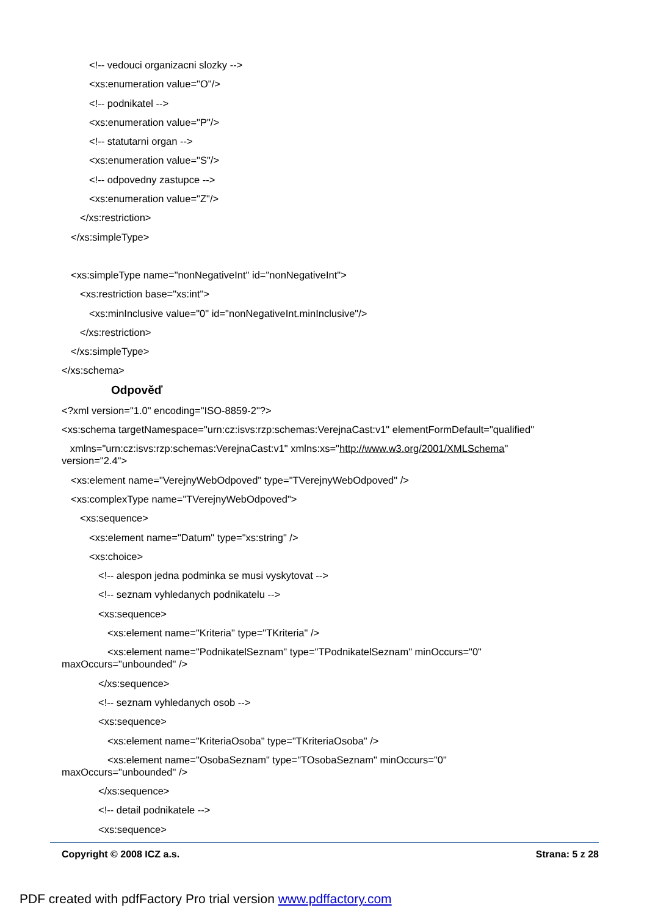<!-- vedouci organizacni slozky -->
<xs:enumeration value="O"/>
<!-- podnikatel -->
<xs:enumeration value="P"/>
<!-- statutarni organ -->
<xs:enumeration value="S"/>
<!-- odpovedny zastupce -->
<xs:enumeration value="Z"/>
</xs:restriction>
</xs:simpleType>
<xs:simpleType name="nonNegativeInt" id="nonNegativeInt">
<xs:restriction base="xs:int">
<xs:minInclusive value="0" id="nonNegativeInt.minInclusive"/>
</xs:restriction>
</xs:simpleType>
</xs:schema>
Odpověď
<?xml version="1.0" encoding="ISO-8859-2"?>
<xs:schema targetNamespace="urn:cz:isvs:rzp:schemas:VerejnaCast:v1" elementFormDefault="qualified"
xmlns="urn:cz:isvs:rzp:schemas:VerejnaCast:v1" xmlns:xs="http://www.w3.org/2001/XMLSchema"
version="2.4">
<xs:element name="VerejnyWebOdpoved" type="TVerejnyWebOdpoved" />
<xs:complexType name="TVerejnyWebOdpoved">
<xs:sequence>
<xs:element name="Datum" type="xs:string" />
<xs:choice>
<!-- alespon jedna podminka se musi vyskytovat -->
<!-- seznam vyhledanych podnikatelu -->
<xs:sequence>
<xs:element name="Kriteria" type="TKriteria" />
<xs:element name="PodnikatelSeznam" type="TPodnikatelSeznam" minOccurs="0"
maxOccurs="unbounded" />
</xs:sequence>
<!-- seznam vyhledanych osob -->
<xs:sequence>
<xs:element name="KriteriaOsoba" type="TKriteriaOsoba" />
<xs:element name="OsobaSeznam" type="TOsobaSeznam" minOccurs="0"
maxOccurs="unbounded" />
</xs:sequence>
<!-- detail podnikatele -->
<xs:sequence>
Copyright © 2008 ICZ a.s. Strana: 5 z 28
PDF created with pdfFactory Pro trial version www.pdffactory.com